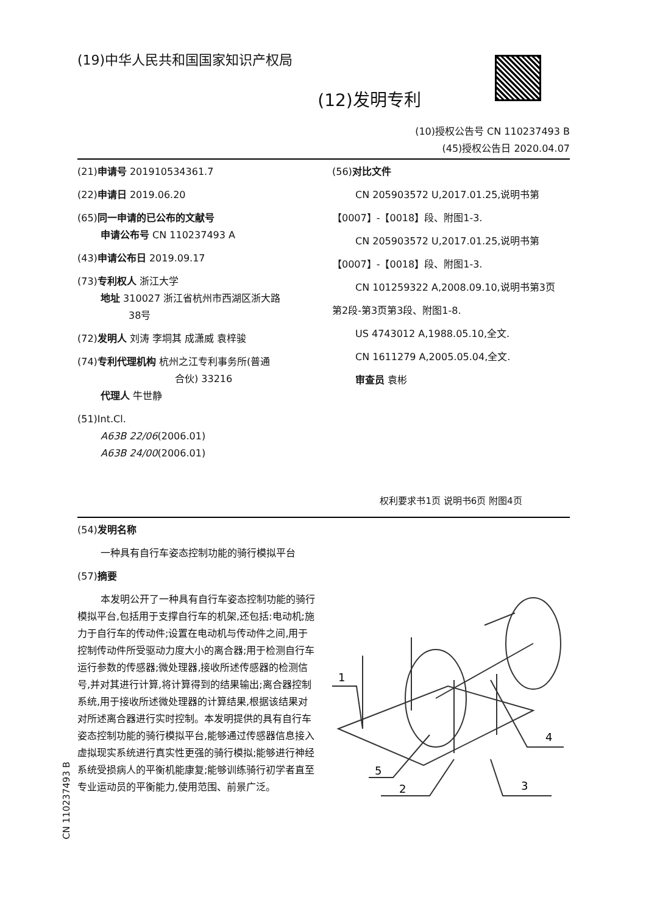(19)中华人民共和国国家知识产权局
(12)发明专利
(10)授权公告号 CN 110237493 B
(45)授权公告日 2020.04.07
(21)申请号 201910534361.7
(22)申请日 2019.06.20
(65)同一申请的已公布的文献号
申请公布号 CN 110237493 A
(43)申请公布日 2019.09.17
(73)专利权人 浙江大学
地址 310027 浙江省杭州市西湖区浙大路
38号
(72)发明人 刘涛 李垌其 成潇威 袁梓骏
(74)专利代理机构 杭州之江专利事务所(普通
合伙) 33216
代理人 牛世静
(51)Int.Cl.
A63B 22/06(2006.01)
A63B 24/00(2006.01)
(56)对比文件
CN 205903572 U,2017.01.25,说明书第
【0007】-【0018】段、附图1-3.
CN 205903572 U,2017.01.25,说明书第
【0007】-【0018】段、附图1-3.
CN 101259322 A,2008.09.10,说明书第3页
第2段-第3页第3段、附图1-8.
US 4743012 A,1988.05.10,全文.
CN 1611279 A,2005.05.04,全文.
审查员 袁彬
权利要求书1页 说明书6页 附图4页
(54)发明名称
一种具有自行车姿态控制功能的骑行模拟平台
(57)摘要
本发明公开了一种具有自行车姿态控制功能的骑行模拟平台,包括用于支撑自行车的机架,还包括:电动机;施力于自行车的传动件;设置在电动机与传动件之间,用于控制传动件所受驱动力度大小的离合器;用于检测自行车运行参数的传感器;微处理器,接收所述传感器的检测信号,并对其进行计算,将计算得到的结果输出;离合器控制系统,用于接收所述微处理器的计算结果,根据该结果对对所述离合器进行实时控制。本发明提供的具有自行车姿态控制功能的骑行模拟平台,能够通过传感器信息接入虚拟现实系统进行真实性更强的骑行模拟;能够进行神经系统受损病人的平衡机能康复;能够训练骑行初学者直至专业运动员的平衡能力,使用范围、前景广泛。
1
4
5
2
3
CN 110237493 B